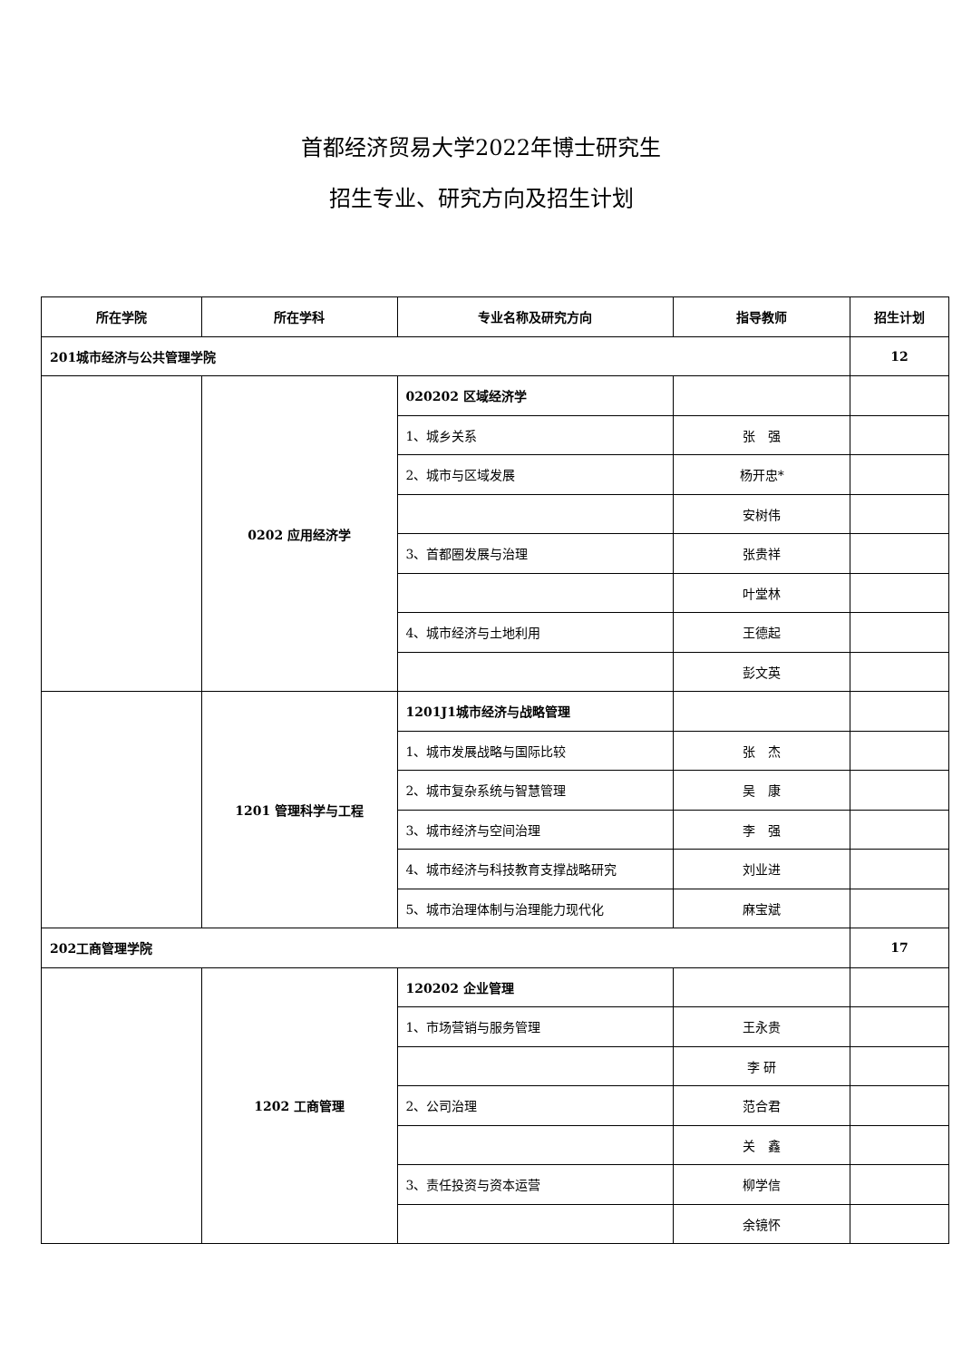首都经济贸易大学2022年博士研究生
招生专业、研究方向及招生计划
| 所在学院 | 所在学科 | 专业名称及研究方向 | 指导教师 | 招生计划 |
| --- | --- | --- | --- | --- |
| 201城市经济与公共管理学院 | | | | 12 |
| | 0202 应用经济学 | 020202 区域经济学 | | |
| | | 1、城乡关系 | 张 强 | |
| | | 2、城市与区域发展 | 杨开忠* | |
| | | | 安树伟 | |
| | | 3、首都圈发展与治理 | 张贵祥 | |
| | | | 叶堂林 | |
| | | 4、城市经济与土地利用 | 王德起 | |
| | | | 彭文英 | |
| | 1201 管理科学与工程 | 1201J1城市经济与战略管理 | | |
| | | 1、城市发展战略与国际比较 | 张 杰 | |
| | | 2、城市复杂系统与智慧管理 | 吴 康 | |
| | | 3、城市经济与空间治理 | 李 强 | |
| | | 4、城市经济与科技教育支撑战略研究 | 刘业进 | |
| | | 5、城市治理体制与治理能力现代化 | 麻宝斌 | |
| 202工商管理学院 | | | | 17 |
| | 1202 工商管理 | 120202 企业管理 | | |
| | | 1、市场营销与服务管理 | 王永贵 | |
| | | | 李 研 | |
| | | 2、公司治理 | 范合君 | |
| | | | 关 鑫 | |
| | | 3、责任投资与资本运营 | 柳学信 | |
| | | | 余镜怀 | |